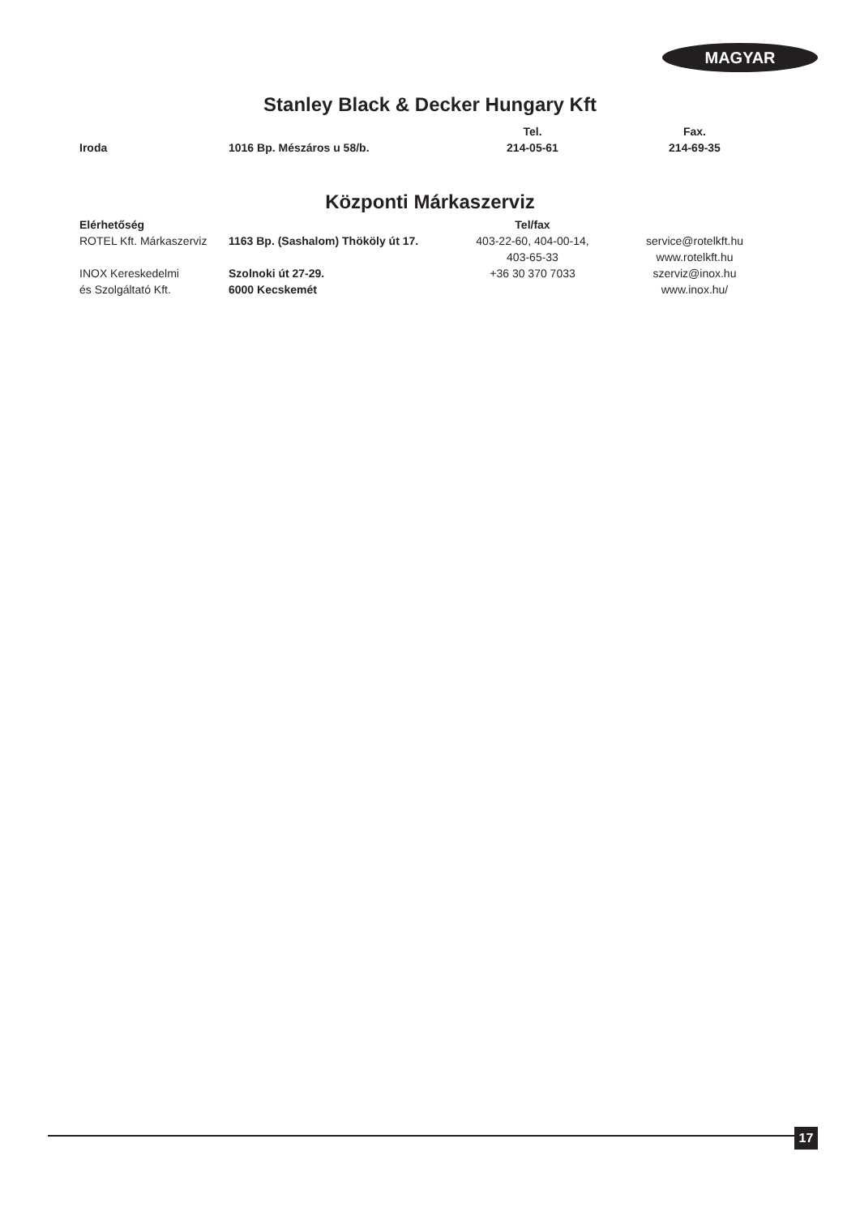MAGYAR
Stanley Black & Decker Hungary Kft
| | | Tel. | | Fax. |
| --- | --- | --- | --- | --- |
| Iroda | 1016 Bp. Mészáros u 58/b. | 214-05-61 | | 214-69-35 |
Központi Márkaszerviz
| Elérhetőség | | Tel/fax | | |
| --- | --- | --- | --- | --- |
| ROTEL Kft. Márkaszerviz | 1163 Bp. (Sashalom) Thököly út 17. | 403-22-60, 404-00-14, 403-65-33 | | service@rotelkft.hu www.rotelkft.hu |
| INOX Kereskedelmi és Szolgáltató Kft. | Szolnoki út 27-29. 6000 Kecskemét | +36 30 370 7033 | | szerviz@inox.hu www.inox.hu/ |
17